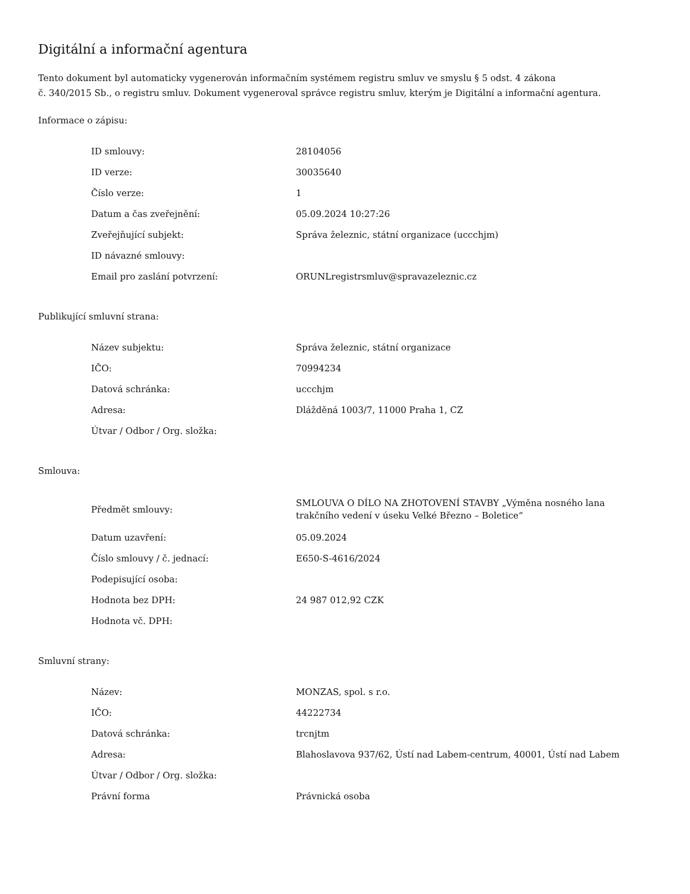Digitální a informační agentura
Tento dokument byl automaticky vygenerován informačním systémem registru smluv ve smyslu § 5 odst. 4 zákona
č. 340/2015 Sb., o registru smluv. Dokument vygeneroval správce registru smluv, kterým je Digitální a informační agentura.
Informace o zápisu:
| ID smlouvy: | 28104056 |
| ID verze: | 30035640 |
| Číslo verze: | 1 |
| Datum a čas zveřejnění: | 05.09.2024 10:27:26 |
| Zveřejňující subjekt: | Správa železnic, státní organizace (uccchjm) |
| ID návazné smlouvy: | |
| Email pro zaslání potvrzení: | ORUNLregistrsmluv@spravazeleznic.cz |
Publikující smluvní strana:
| Název subjektu: | Správa železnic, státní organizace |
| IČO: | 70994234 |
| Datová schránka: | uccchjm |
| Adresa: | Dlážděná 1003/7, 11000 Praha 1, CZ |
| Útvar / Odbor / Org. složka: | |
Smlouva:
| Předmět smlouvy: | SMLOUVA O DÍLO NA ZHOTOVENÍ STAVBY „Výměna nosného lana trakčního vedení v úseku Velké Březno – Boletice“ |
| Datum uzavření: | 05.09.2024 |
| Číslo smlouvy / č. jednací: | E650-S-4616/2024 |
| Podepisující osoba: | |
| Hodnota bez DPH: | 24 987 012,92 CZK |
| Hodnota vč. DPH: | |
Smluvní strany:
| Název: | MONZAS, spol. s r.o. |
| IČO: | 44222734 |
| Datová schránka: | trcnjtm |
| Adresa: | Blahoslavova 937/62, Ústí nad Labem-centrum, 40001, Ústí nad Labem |
| Útvar / Odbor / Org. složka: | |
| Právní forma | Právnická osoba |